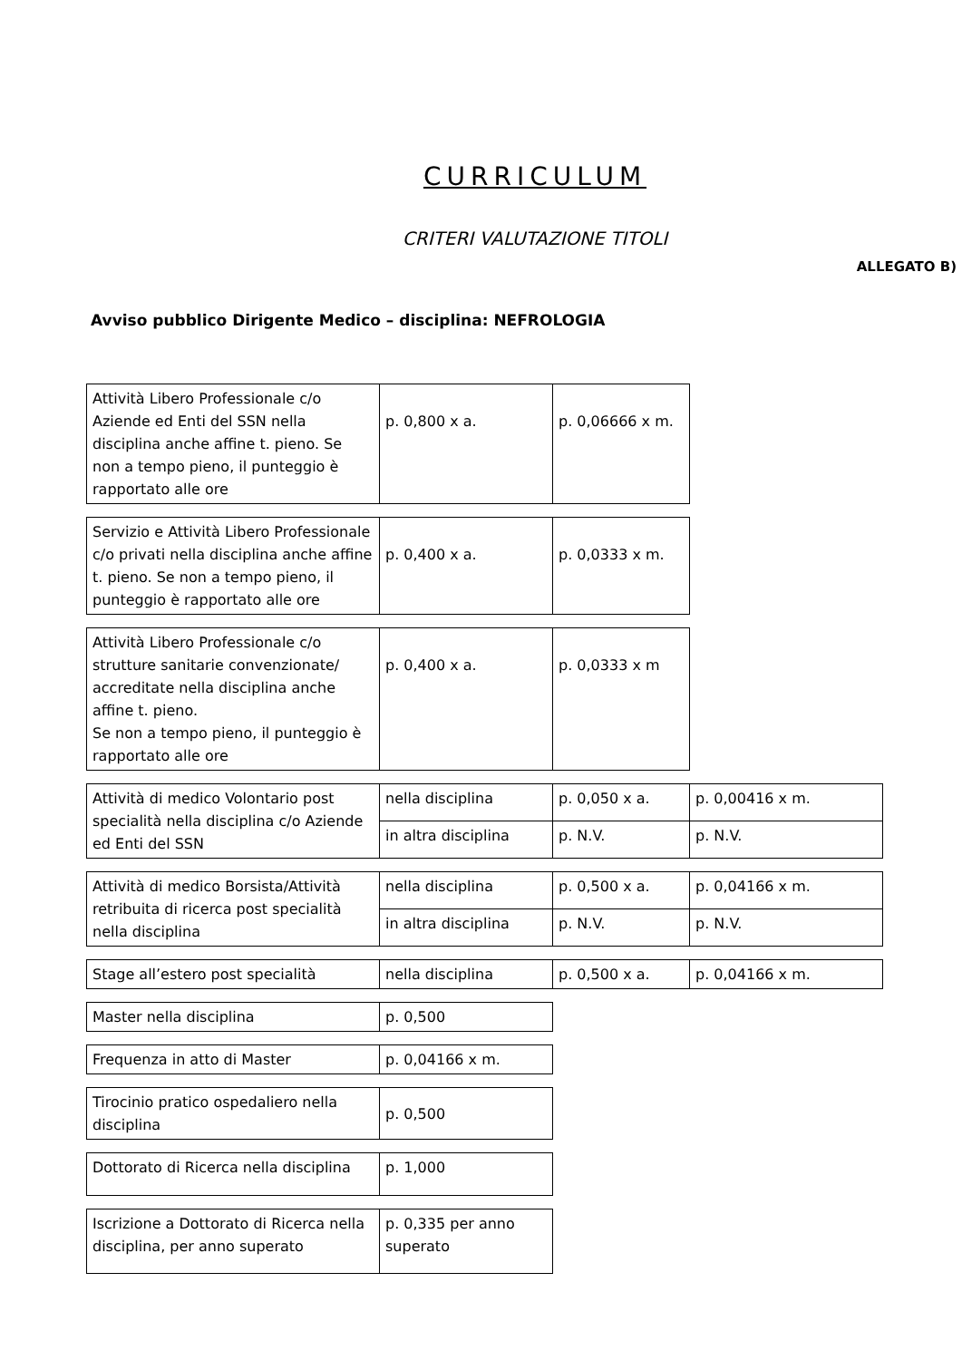CURRICULUM
CRITERI VALUTAZIONE TITOLI
ALLEGATO B)
Avviso pubblico Dirigente Medico – disciplina: NEFROLOGIA
| Attività Libero Professionale c/o Aziende ed Enti del SSN nella disciplina anche affine t. pieno. Se non a tempo pieno, il punteggio è rapportato alle ore | p. 0,800 x a. | p. 0,06666 x m. |
| Servizio e Attività Libero Professionale c/o privati nella disciplina anche affine t. pieno. Se non a tempo pieno, il punteggio è rapportato alle ore | p. 0,400 x a. | p. 0,0333 x m. |
| Attività Libero Professionale c/o strutture sanitarie convenzionate/ accreditate nella disciplina anche affine t. pieno. Se non a tempo pieno, il punteggio è rapportato alle ore | p. 0,400 x a. | p. 0,0333 x m |
| Attività di medico Volontario post specialità nella disciplina c/o Aziende ed Enti del SSN | nella disciplina | p. 0,050 x a. | p. 0,00416 x m. |
| | in altra disciplina | p. N.V. | p. N.V. |
| Attività di medico Borsista/Attività retribuita di ricerca post specialità nella disciplina | nella disciplina | p. 0,500 x a. | p. 0,04166 x m. |
| | in altra disciplina | p. N.V. | p. N.V. |
| Stage all’estero post specialità | nella disciplina | p. 0,500 x a. | p. 0,04166 x m. |
| Master nella disciplina | p. 0,500 |
| Frequenza in atto di Master | p. 0,04166 x m. |
| Tirocinio pratico ospedaliero nella disciplina | p. 0,500 |
| Dottorato di Ricerca nella disciplina | p. 1,000 |
| Iscrizione a Dottorato di Ricerca nella disciplina, per anno superato | p. 0,335 per anno superato |